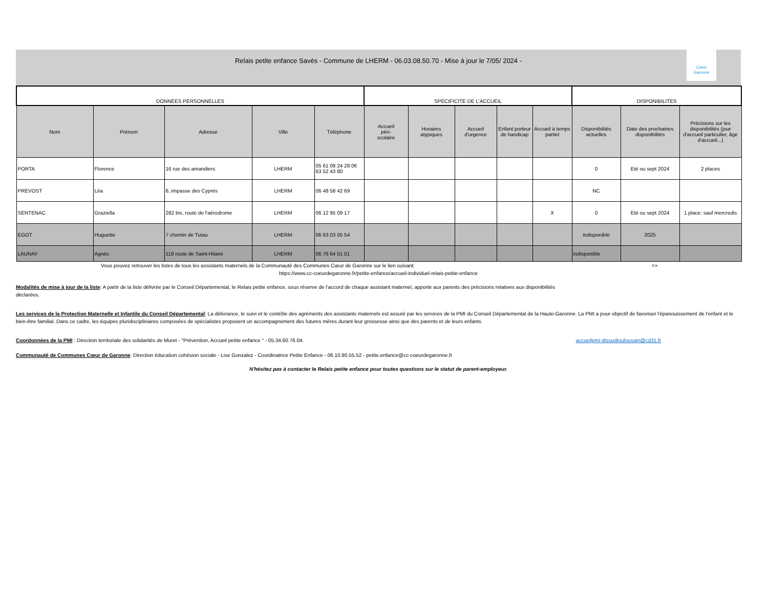Relais petite enfance Savès - Commune de LHERM - 06.03.08.50.70 - Mise à jour le 7/05/ 2024 -
Cœur
Garonne
| DONNEES PERSONNELLES | | | | | SPECIFICITE DE L'ACCUEIL | | | | | DISPONIBILITES | | |
| --- | --- | --- | --- | --- | --- | --- | --- | --- | --- | --- | --- | --- |
| Nom | Prénom | Adresse | Ville | Téléphone | Accueil péri- scolaire | Horaires atypiques | Accueil d'urgence | Enfant porteur de handicap | Accueil à temps partiel | Disponibilités actuelles | Date des prochaines disponibilités | Précisions sur les disponibilités (jour d'accueil particulier, âge d'accueil...) |
| PORTA | Florence | 16 rue des amandiers | LHERM | 05 61 08 24 28 06 63 52 43 80 | | | | | | 0 | Eté ou sept 2024 | 2 places |
| PREVOST | Léa | 6, impasse des Cyprés | LHERM | 06 48 58 42 69 | | | | | | NC | | |
| SENTENAC | Graziella | 282 bis, route de l'aérodrome | LHERM | 06 12 95 09 17 | | | | | X | 0 | Eté ou sept 2024 | 1 place: sauf mercredis |
| EGOT | Huguette | 7 chemin de Tutau | LHERM | 06 63 03 05 54 | | | | | | indisponible | 2025 | |
| LAUNAY | Agnès | 118 route de Saint-Hilaire | LHERM | 06 76 64 51 01 | | | | | | indisponible | | |
Vous pouvez retrouver les listes de tous les assistants maternels de la Communauté des Communes Cœur de Garonne sur le lien suivant: =>
https://www.cc-coeurdegaronne.fr/petite-enfance/accueil-individuel-relais-petite-enfance
Modalités de mise à jour de la liste: A partir de la liste délivrée par le Conseil Départemental, le Relais petite enfance, sous réserve de l'accord de chaque assistant maternel, apporte aux parents des précisions relatives aux disponibilités déclarées.
Les services de la Protection Maternelle et Infantile du Conseil Départemental: La délivrance, le suivi et le contrôle des agréments des assistants maternels est assuré par les services de la PMI du Conseil Départemental de la Haute-Garonne. La PMI a pour objectif de favoriser l'épanouissement de l'enfant et le bien-être familial. Dans ce cadre, les équipes pluridisciplinaires composées de spécialistes proposent un accompagnement des futures mères durant leur grossesse ainsi que des parents et de leurs enfants.
Coordonnées de la PMI : Direction territoriale des solidarités de Muret - "Prévention, Accueil petite enfance " - 05.34.60.76.04. accueilpmi-dtssudtoulousain@cd31.fr
Communauté de Communes Cœur de Garonne: Direction éducation cohésion sociale - Lise Gonzalez - Coordinatrice Petite Enfance - 06.10.90.55.52 - petite.enfance@cc-coeurdegaronne.fr
N'hésitez pas à contacter le Relais petite enfance pour toutes questions sur le statut de parent-employeur.